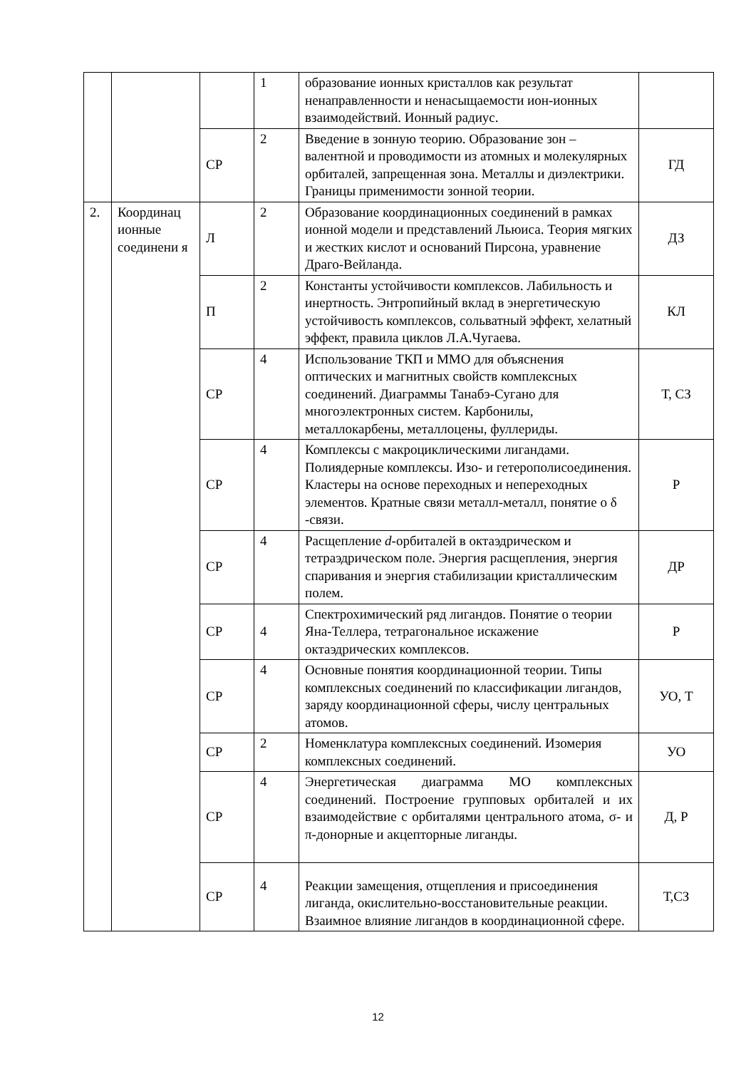| | | | 1 | образование ионных кристаллов как результат ненаправленности и ненасыщаемости ион-ионных взаимодействий. Ионный радиус. | |
| | | СР | 2 | Введение в зонную теорию. Образование зон – валентной и проводимости из атомных и молекулярных орбиталей, запрещенная зона. Металлы и диэлектрики. Границы применимости зонной теории. | ГД |
| 2. | Координац ионные соединени я | Л | 2 | Образование координационных соединений в рамках ионной модели и представлений Льюиса. Теория мягких и жестких кислот и оснований Пирсона, уравнение Драго-Вейланда. | ДЗ |
| | | П | 2 | Константы устойчивости комплексов. Лабильность и инертность. Энтропийный вклад в энергетическую устойчивость комплексов, сольватный эффект, хелатный эффект, правила циклов Л.А.Чугаева. | КЛ |
| | | СР | 4 | Использование ТКП и ММО для объяснения оптических и магнитных свойств комплексных соединений. Диаграммы Танабэ-Сугано для многоэлектронных систем. Карбонилы, металлокарбены, металлоцены, фуллериды. | Т, СЗ |
| | | СР | 4 | Комплексы с макроциклическими лигандами. Полиядерные комплексы. Изо- и гетерополисоединения. Кластеры на основе переходных и непереходных элементов. Кратные связи металл-металл, понятие о δ -связи. | Р |
| | | СР | 4 | Расщепление d -орбиталей в октаэдрическом и тетраэдрическом поле. Энергия расщепления, энергия спаривания и энергия стабилизации кристаллическим полем. | ДР |
| | | СР | 4 | Спектрохимический ряд лигандов. Понятие о теории Яна-Теллера, тетрагональное искажение октаэдрических комплексов. | Р |
| | | СР | 4 | Основные понятия координационной теории. Типы комплексных соединений по классификации лигандов, заряду координационной сферы, числу центральных атомов. | УО, Т |
| | | СР | 2 | Номенклатура комплексных соединений. Изомерия комплексных соединений. | УО |
| | | СР | 4 | Энергетическая диаграмма МО комплексных соединений. Построение групповых орбиталей и их взаимодействие с орбиталями центрального атома, σ- и π-донорные и акцепторные лиганды. | Д, Р |
| | | СР | 4 | Реакции замещения, отщепления и присоединения лиганда, окислительно-восстановительные реакции. Взаимное влияние лигандов в координационной сфере. | Т,СЗ |
12